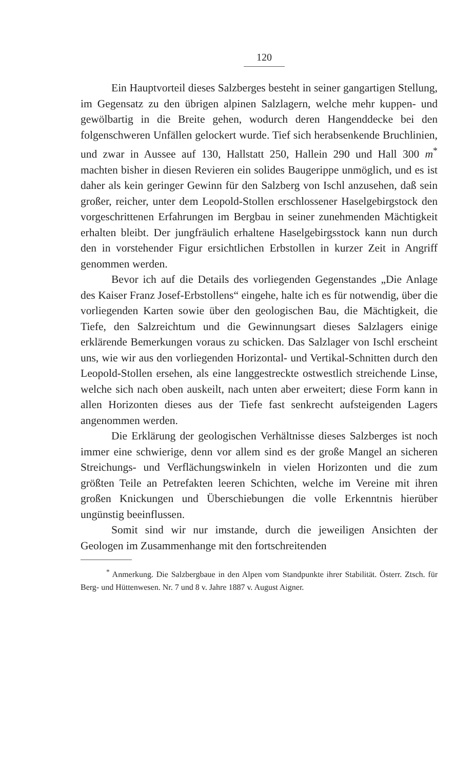120
Ein Hauptvorteil dieses Salzberges besteht in seiner gangartigen Stellung, im Gegensatz zu den übrigen alpinen Salzlagern, welche mehr kuppen- und gewölbartig in die Breite gehen, wodurch deren Hangenddecke bei den folgenschweren Unfällen gelockert wurde. Tief sich herabsenkende Bruchlinien, und zwar in Aussee auf 130, Hallstatt 250, Hallein 290 und Hall 300 m<sup>*</sup> machten bisher in diesen Revieren ein solides Baugerippe unmöglich, und es ist daher als kein geringer Gewinn für den Salzberg von Ischl anzusehen, daß sein großer, reicher, unter dem Leopold-Stollen erschlossener Haselgebirgstock den vorgeschrittenen Erfahrungen im Bergbau in seiner zunehmenden Mächtigkeit erhalten bleibt. Der jungfräulich erhaltene Haselgebirgsstock kann nun durch den in vorstehender Figur ersichtlichen Erbstollen in kurzer Zeit in Angriff genommen werden.
Bevor ich auf die Details des vorliegenden Gegenstandes „Die Anlage des Kaiser Franz Josef-Erbstollens“ eingehe, halte ich es für notwendig, über die vorliegenden Karten sowie über den geologischen Bau, die Mächtigkeit, die Tiefe, den Salzreichtum und die Gewinnungsart dieses Salzlagers einige erklärende Bemerkungen voraus zu schicken. Das Salzlager von Ischl erscheint uns, wie wir aus den vorliegenden Horizontal- und Vertikal-Schnitten durch den Leopold-Stollen ersehen, als eine langgestreckte ostwestlich streichende Linse, welche sich nach oben auskeilt, nach unten aber erweitert; diese Form kann in allen Horizonten dieses aus der Tiefe fast senkrecht aufsteigenden Lagers angenommen werden.
Die Erklärung der geologischen Verhältnisse dieses Salzberges ist noch immer eine schwierige, denn vor allem sind es der große Mangel an sicheren Streichungs- und Verflächungswinkeln in vielen Horizonten und die zum größten Teile an Petrefakten leeren Schichten, welche im Vereine mit ihren großen Knickungen und Überschiebungen die volle Erkenntnis hierüber ungünstig beeinflussen.
Somit sind wir nur imstande, durch die jeweiligen Ansichten der Geologen im Zusammenhange mit den fortschreitenden
<sup>*</sup> Anmerkung. Die Salzbergbaue in den Alpen vom Standpunkte ihrer Stabilität. Österr. Ztsch. für Berg- und Hüttenwesen. Nr. 7 und 8 v. Jahre 1887 v. August Aigner.